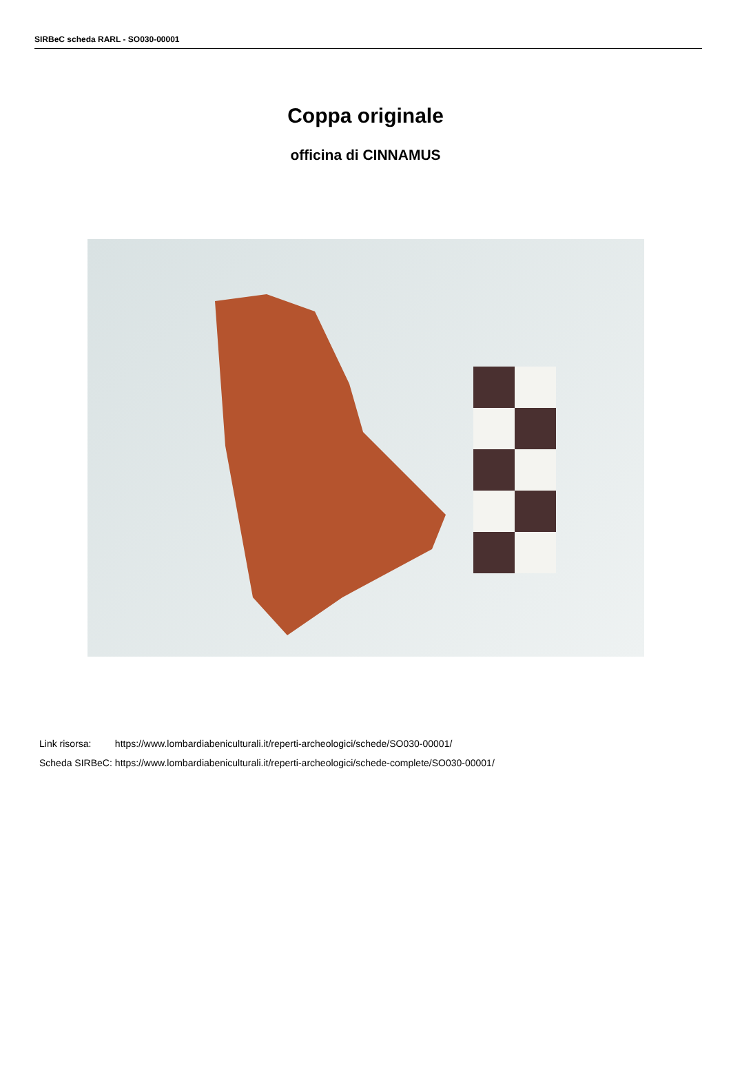SIRBeC scheda RARL - SO030-00001
Coppa originale
officina di CINNAMUS
| Link risorsa: | https://www.lombardiabeniculturali.it/reperti-archeologici/schede/SO030-00001/ |
| Scheda SIRBeC: | https://www.lombardiabeniculturali.it/reperti-archeologici/schede-complete/SO030-00001/ |